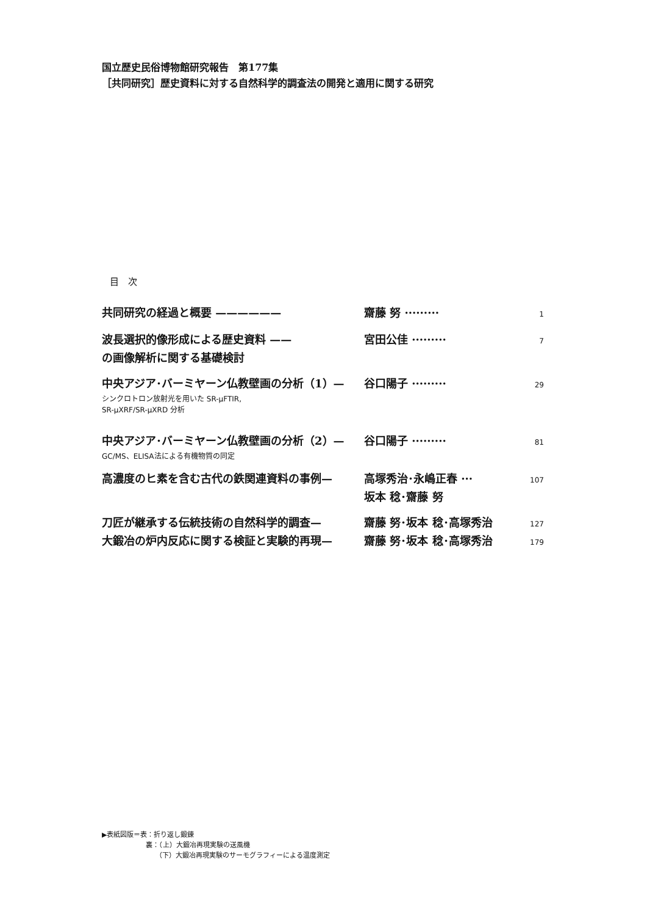国立歴史民俗博物館研究報告　第177集
［共同研究］歴史資料に対する自然科学的調査法の開発と適用に関する研究
目　次
共同研究の経過と概要 —————— 齋藤 努 ········· 1
波長選択的像形成による歴史資料 —— 宮田公佳 ········· 7
の画像解析に関する基礎検討
中央アジア･バーミヤーン仏教壁画の分析（1）— 谷口陽子 ········· 29
シンクロトロン放射光を用いた SR-µFTIR,
SR-µXRF/SR-µXRD 分析
中央アジア･バーミヤーン仏教壁画の分析（2）— 谷口陽子 ········· 81
GC/MS、ELISA法による有機物質の同定
高濃度のヒ素を含む古代の鉄関連資料の事例— 高塚秀治･永嶋正春 ··· 107
坂本 稔･齋藤 努
刀匠が継承する伝統技術の自然科学的調査— 齋藤 努･坂本 稔･高塚秀治 127
大鍛冶の炉内反応に関する検証と実験的再現— 齋藤 努･坂本 稔･高塚秀治 179
▶表紙図版＝表：折り返し鍛錬
裏：（上）大鍛冶再現実験の送風機
（下）大鍛冶再現実験のサーモグラフィーによる温度測定